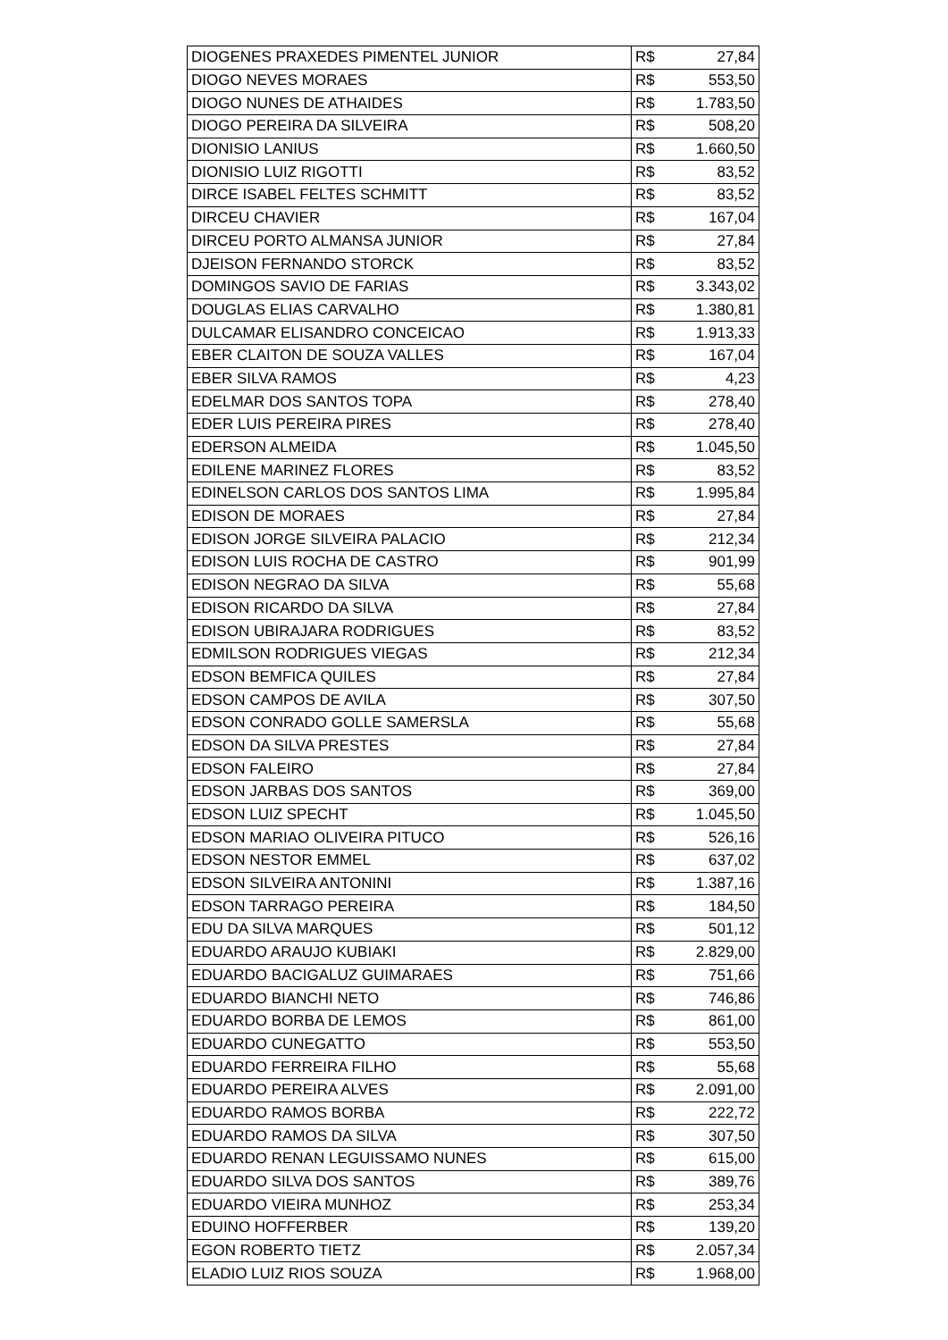| DIOGENES PRAXEDES PIMENTEL JUNIOR | R$ | 27,84 |
| DIOGO NEVES MORAES | R$ | 553,50 |
| DIOGO NUNES DE ATHAIDES | R$ | 1.783,50 |
| DIOGO PEREIRA DA SILVEIRA | R$ | 508,20 |
| DIONISIO LANIUS | R$ | 1.660,50 |
| DIONISIO LUIZ RIGOTTI | R$ | 83,52 |
| DIRCE ISABEL FELTES SCHMITT | R$ | 83,52 |
| DIRCEU CHAVIER | R$ | 167,04 |
| DIRCEU PORTO ALMANSA JUNIOR | R$ | 27,84 |
| DJEISON FERNANDO STORCK | R$ | 83,52 |
| DOMINGOS SAVIO DE FARIAS | R$ | 3.343,02 |
| DOUGLAS ELIAS CARVALHO | R$ | 1.380,81 |
| DULCAMAR ELISANDRO CONCEICAO | R$ | 1.913,33 |
| EBER CLAITON DE SOUZA VALLES | R$ | 167,04 |
| EBER SILVA RAMOS | R$ | 4,23 |
| EDELMAR DOS SANTOS TOPA | R$ | 278,40 |
| EDER LUIS PEREIRA PIRES | R$ | 278,40 |
| EDERSON ALMEIDA | R$ | 1.045,50 |
| EDILENE MARINEZ FLORES | R$ | 83,52 |
| EDINELSON CARLOS DOS SANTOS LIMA | R$ | 1.995,84 |
| EDISON DE MORAES | R$ | 27,84 |
| EDISON JORGE SILVEIRA PALACIO | R$ | 212,34 |
| EDISON LUIS ROCHA DE CASTRO | R$ | 901,99 |
| EDISON NEGRAO DA SILVA | R$ | 55,68 |
| EDISON RICARDO DA SILVA | R$ | 27,84 |
| EDISON UBIRAJARA RODRIGUES | R$ | 83,52 |
| EDMILSON RODRIGUES VIEGAS | R$ | 212,34 |
| EDSON BEMFICA QUILES | R$ | 27,84 |
| EDSON CAMPOS DE AVILA | R$ | 307,50 |
| EDSON CONRADO GOLLE SAMERSLA | R$ | 55,68 |
| EDSON DA SILVA PRESTES | R$ | 27,84 |
| EDSON FALEIRO | R$ | 27,84 |
| EDSON JARBAS DOS SANTOS | R$ | 369,00 |
| EDSON LUIZ SPECHT | R$ | 1.045,50 |
| EDSON MARIAO OLIVEIRA PITUCO | R$ | 526,16 |
| EDSON NESTOR EMMEL | R$ | 637,02 |
| EDSON SILVEIRA ANTONINI | R$ | 1.387,16 |
| EDSON TARRAGO PEREIRA | R$ | 184,50 |
| EDU DA SILVA MARQUES | R$ | 501,12 |
| EDUARDO ARAUJO KUBIAKI | R$ | 2.829,00 |
| EDUARDO BACIGALUZ GUIMARAES | R$ | 751,66 |
| EDUARDO BIANCHI NETO | R$ | 746,86 |
| EDUARDO BORBA DE LEMOS | R$ | 861,00 |
| EDUARDO CUNEGATTO | R$ | 553,50 |
| EDUARDO FERREIRA FILHO | R$ | 55,68 |
| EDUARDO PEREIRA ALVES | R$ | 2.091,00 |
| EDUARDO RAMOS BORBA | R$ | 222,72 |
| EDUARDO RAMOS DA SILVA | R$ | 307,50 |
| EDUARDO RENAN LEGUISSAMO NUNES | R$ | 615,00 |
| EDUARDO SILVA DOS SANTOS | R$ | 389,76 |
| EDUARDO VIEIRA MUNHOZ | R$ | 253,34 |
| EDUINO HOFFERBER | R$ | 139,20 |
| EGON ROBERTO TIETZ | R$ | 2.057,34 |
| ELADIO LUIZ RIOS SOUZA | R$ | 1.968,00 |